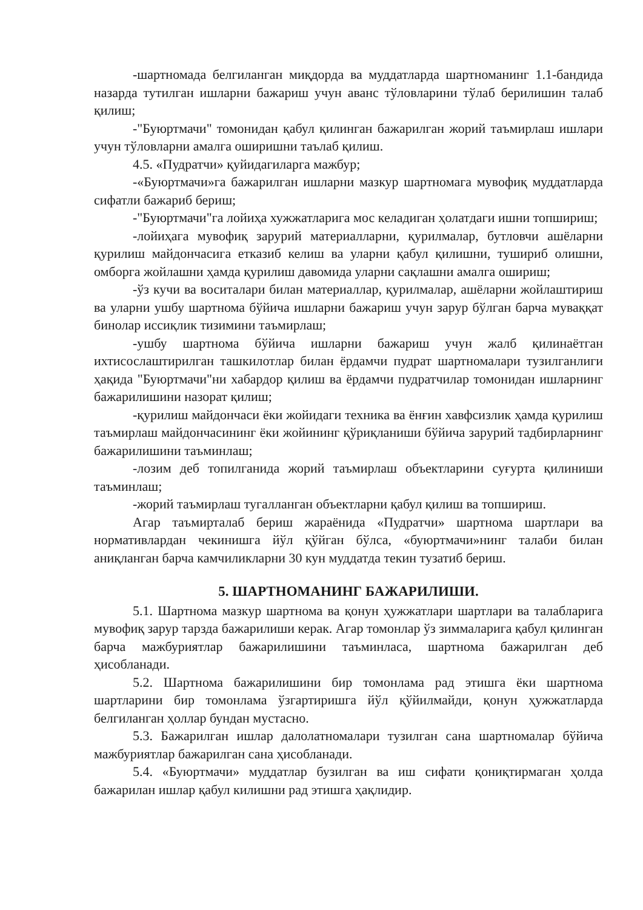-шартномада белгиланган миқдорда ва муддатларда шартноманинг 1.1-бандида назарда тутилган ишларни бажариш учун аванс тўловларини тўлаб берилишин талаб қилиш;
-"Буюртмачи" томонидан қабул қилинган бажарилган жорий таъмирлаш ишлари учун тўловларни амалга оширишни таълаб қилиш.
4.5. «Пудратчи» қуйидагиларга мажбур;
-«Буюртмачи»га бажарилган ишларни мазкур шартномага мувофиқ муддатларда сифатли бажариб бериш;
-"Буюртмачи"га лойиҳа хужжатларига мос келадиган ҳолатдаги ишни топшириш;
-лойиҳага мувофиқ зарурий материалларни, қурилмалар, бутловчи ашёларни қурилиш майдончасига етказиб келиш ва уларни қабул қилишни, тушириб олишни, омборга жойлашни ҳамда қурилиш давомида уларни сақлашни амалга ошириш;
-ўз кучи ва воситалари билан материаллар, қурилмалар, ашёларни жойлаштириш ва уларни ушбу шартнома бўйича ишларни бажариш учун зарур бўлган барча муваққат бинолар иссиқлик тизимини таъмирлаш;
-ушбу шартнома бўйича ишларни бажариш учун жалб қилинаётган ихтисослаштирилган ташкилотлар билан ёрдамчи пудрат шартномалари тузилганлиги ҳақида "Буюртмачи"ни хабардор қилиш ва ёрдамчи пудратчилар томонидан ишларнинг бажарилишини назорат қилиш;
-қурилиш майдончаси ёки жойидаги техника ва ёнғин хавфсизлик ҳамда қурилиш таъмирлаш майдончасининг ёки жойининг қўриқланиши бўйича зарурий тадбирларнинг бажарилишини таъминлаш;
-лозим деб топилганида жорий таъмирлаш объектларини суғурта қилиниши таъминлаш;
-жорий таъмирлаш тугалланган объектларни қабул қилиш ва топшириш.
Агар таъмирталаб бериш жараёнида «Пудратчи» шартнома шартлари ва нормативлардан чекинишга йўл қўйган бўлса, «буюртмачи»нинг талаби билан аниқланган барча камчиликларни 30 кун муддатда текин тузатиб бериш.
5. ШАРТНОМАНИНГ БАЖАРИЛИШИ.
5.1. Шартнома мазкур шартнома ва қонун ҳужжатлари шартлари ва талабларига мувофиқ зарур тарзда бажарилиши керак. Агар томонлар ўз зиммаларига қабул қилинган барча мажбуриятлар бажарилишини таъминласа, шартнома бажарилган деб ҳисобланади.
5.2. Шартнома бажарилишини бир томонлама рад этишга ёки шартнома шартларини бир томонлама ўзгартиришга йўл қўйилмайди, қонун ҳужжатларда белгиланган ҳоллар бундан мустасно.
5.3. Бажарилган ишлар далолатномалари тузилган сана шартномалар бўйича мажбуриятлар бажарилган сана ҳисобланади.
5.4. «Буюртмачи» муддатлар бузилган ва иш сифати қониқтирмаган ҳолда бажарилан ишлар қабул килишни рад этишга ҳақлидир.